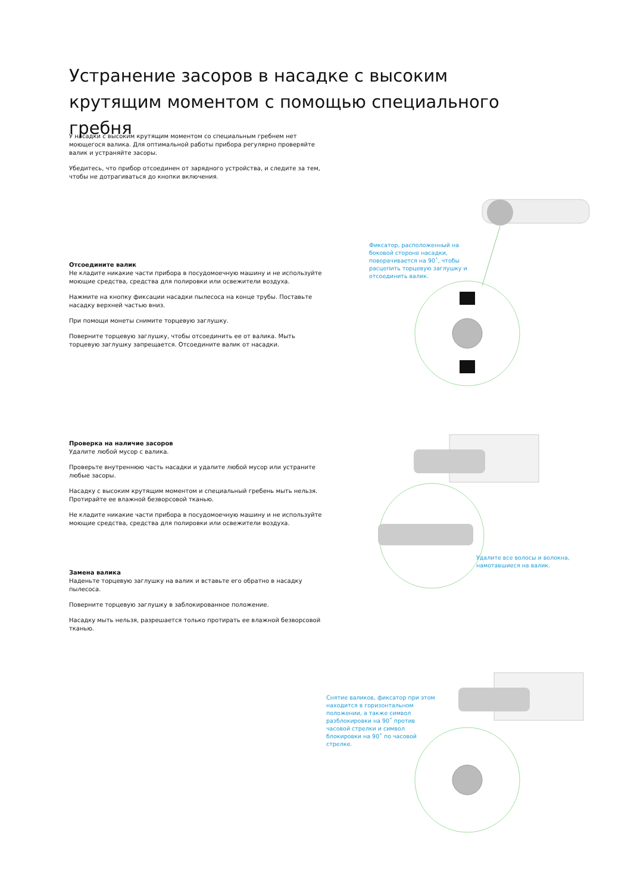Устранение засоров в насадке с высоким крутящим моментом с помощью специального гребня
У насадки с высоким крутящим моментом со специальным гребнем нет моющегося валика. Для оптимальной работы прибора регулярно проверяйте валик и устраняйте засоры.
Убедитесь, что прибор отсоединен от зарядного устройства, и следите за тем, чтобы не дотрагиваться до кнопки включения.
Отсоедините валик
Не кладите никакие части прибора в посудомоечную машину и не используйте моющие средства, средства для полировки или освежители воздуха.
Нажмите на кнопку фиксации насадки пылесоса на конце трубы. Поставьте насадку верхней частью вниз.
При помощи монеты снимите торцевую заглушку.
Поверните торцевую заглушку, чтобы отсоединить ее от валика. Мыть торцевую заглушку запрещается. Отсоедините валик от насадки.
Проверка на наличие засоров
Удалите любой мусор с валика.
Проверьте внутреннюю часть насадки и удалите любой мусор или устраните любые засоры.
Насадку с высоким крутящим моментом и специальный гребень мыть нельзя. Протирайте ее влажной безворсовой тканью.
Не кладите никакие части прибора в посудомоечную машину и не используйте моющие средства, средства для полировки или освежители воздуха.
Замена валика
Наденьте торцевую заглушку на валик и вставьте его обратно в насадку пылесоса.
Поверните торцевую заглушку в заблокированное положение.
Насадку мыть нельзя, разрешается только протирать ее влажной безворсовой тканью.
Фиксатор, расположенный на боковой стороне насадки, поворачивается на 90˚, чтобы расцепить торцевую заглушку и отсоединить валик.
Удалите все волосы и волокна, намотавшиеся на валик.
Снятие валиков, фиксатор при этом находится в горизонтальном положении, а также символ разблокировки на 90˚ против часовой стрелки и символ блокировки на 90˚ по часовой стрелке.